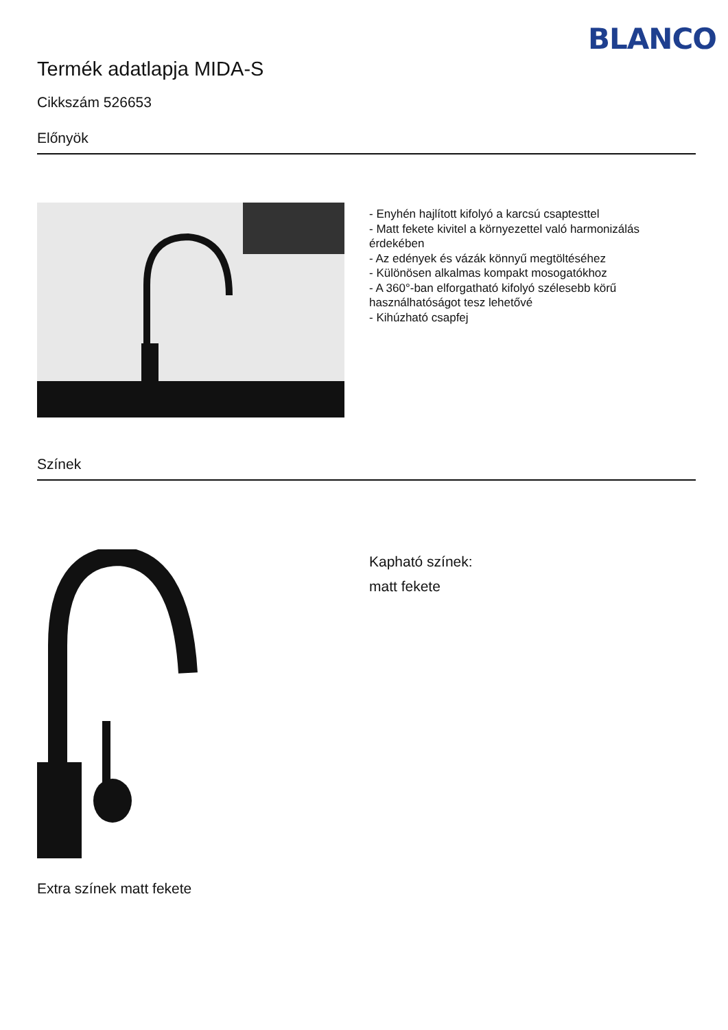BLANCO
Termék adatlapja MIDA-S
Cikkszám 526653
Előnyök
- Enyhén hajlított kifolyó a karcsú csaptesttel
- Matt fekete kivitel a környezettel való harmonizálás érdekében
- Az edények és vázák könnyű megtöltéséhez
- Különösen alkalmas kompakt mosogatókhoz
- A 360°-ban elforgatható kifolyó szélesebb körű használhatóságot tesz lehetővé
- Kihúzható csapfej
Színek
Extra színek matt fekete
Kapható színek:
matt fekete